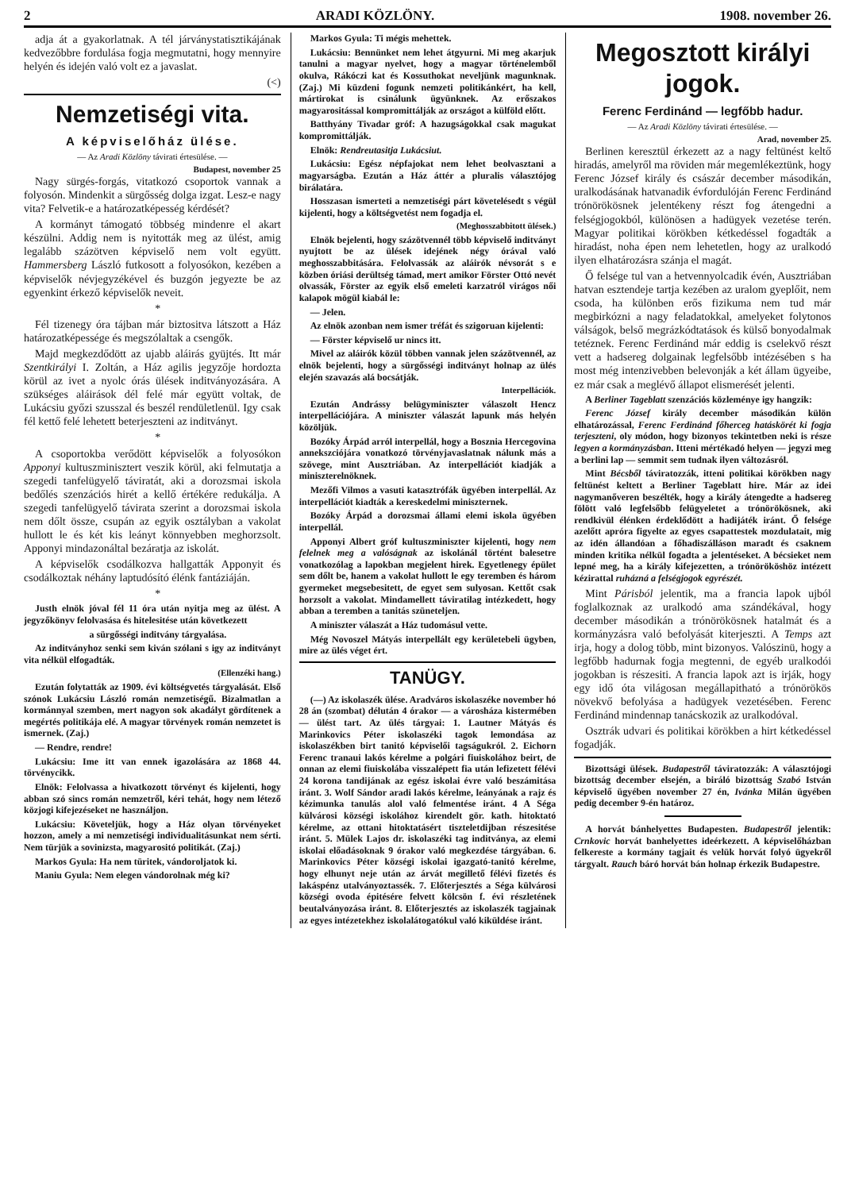2 ARADI KÖZLÖNY. 1908. november 26.
adja át a gyakorlatnak. A tél járványstatisztikájának kedvezőbbre fordulása fogja megmutatni, hogy mennyire helyén és idején való volt ez a javaslat.
(<)
Nemzetiségi vita.
A képviselőház ülése.
— Az Aradi Közlöny távirati értesülése. —
Budapest, november 25
Nagy sürgés-forgás, vitatkozó csoportok vannak a folyosón. Mindenkit a sürgősség dolga izgat. Lesz-e nagy vita? Felvetik-e a határozatképesség kérdését?
A kormányt támogató többség mindenre el akart készülni. Addig nem is nyitották meg az ülést, amig legalább százötven képviselő nem volt együtt. Hammersberg László futkosott a folyosókon, kezében a képviselők névjegyzékével és buzgón jegyezte be az egyenkint érkező képviselők neveit.
*
Fél tizenegy óra tájban már biztositva látszott a Ház határozatképessége és megszólaltak a csengők.
Majd megkezdődött az ujabb aláirás gyüjtés. Itt már Szentkirályi I. Zoltán, a Ház agilis jegyzője hordozta körül az ivet a nyolc órás ülések inditványozására. A szükséges aláirások dél felé már együtt voltak, de Lukácsiu győzi szusszal és beszél rendületlenül. Igy csak fél kettő felé lehetett beterjeszteni az inditványt.
*
A csoportokba verődött képviselők a folyosókon Apponyi kultuszminisztert veszik körül, aki felmutatja a szegedi tanfelügyelő táviratát, aki a dorozsmai iskola bedőlés szenzációs hirét a kellő értékére redukálja. A szegedi tanfelügyelő távirata szerint a dorozsmai iskola nem dőlt össze, csupán az egyik osztályban a vakolat hullott le és két kis leányt könnyebben meghorzsolt. Apponyi mindazonáltal bezáratja az iskolát.
A képviselők csodálkozva hallgatták Apponyit és csodálkoztak néhány laptudósító élénk fantáziáján.
*
Justh elnök jóval fél 11 óra után nyitja meg az ülést. A jegyzőkönyv felolvasása és hitelesitése után következett
a sürgősségi inditvány tárgyalása.
Az inditványhoz senki sem kiván szólani s igy az inditványt vita nélkül elfogadták.
(Ellenzéki hang.)
Ezután folytatták az 1909. évi költségvetés tárgyalását. Első szónok Lukácsiu László román nemzetiségű. Bizalmatlan a kormánnyal szemben, mert nagyon sok akadályt gördítenek a megértés politikája elé. A magyar törvények román nemzetet is ismernek. (Zaj.)
— Rendre, rendre!
Lukácsiu: Ime itt van ennek igazolására az 1868 44. törvénycikk.
Elnök: Felolvassa a hivatkozott törvényt és kijelenti, hogy abban szó sincs román nemzetről, kéri tehát, hogy nem létező közjogi kifejezéseket ne használjon.
Lukácsiu: Követeljük, hogy a Ház olyan törvényeket hozzon, amely a mi nemzetiségi individualitásunkat nem sérti. Nem türjük a sovinizsta, magyarositó politikát. (Zaj.)
Markos Gyula: Ha nem türitek, vándoroljatok ki.
Maniu Gyula: Nem elegen vándorolnak még ki?
Markos Gyula: Ti mégis mehettek.
Lukácsiu: Bennünket nem lehet átgyurni. Mi meg akarjuk tanulni a magyar nyelvet, hogy a magyar történelemből okulva, Rákóczi kat és Kossuthokat neveljünk magunknak. (Zaj.) Mi küzdeni fogunk nemzeti politikánkért, ha kell, mártirokat is csinálunk ügyünknek. Az erőszakos magyarositással kompromittálják az országot a külföld előtt.
Batthyány Tivadar gróf: A hazugságokkal csak magukat kompromittálják.
Elnök: Rendreutasitja Lukácsiut.
Lukácsiu: Egész népfajokat nem lehet beolvasztani a magyarságba. Ezután a Ház áttér a pluralis választójog birálatára.
Hosszasan ismerteti a nemzetiségi párt követelésedt s végül kijelenti, hogy a költségvetést nem fogadja el.
(Meghosszabbitott ülések.)
Elnök bejelenti, hogy százötvennél több képviselő inditványt nyujtott be az ülések idejének négy órával való meghosszabbitására. Felolvassák az aláirók névsorát s e közben óriási derültség támad, mert amikor Förster Ottó nevét olvassák, Förster az egyik első emeleti karzatról virágos női kalapok mögül kiabál le:
— Jelen.
Az elnök azonban nem ismer tréfát és szigoruan kijelenti:
— Förster képviselő ur nincs itt.
Mivel az aláirók közül többen vannak jelen százötvennél, az elnök bejelenti, hogy a sürgősségi inditványt holnap az ülés elején szavazás alá bocsátják.
Interpellációk.
Ezután Andrássy belügyminiszter válaszolt Hencz interpellációjára. A miniszter válaszát lapunk más helyén közöljük.
Bozóky Árpád arról interpellál, hogy a Bosznia Hercegovina annekszciójára vonatkozó törvényjavaslatnak nálunk más a szövege, mint Ausztriában. Az interpellációt kiadják a miniszterelnöknek.
Mezőfi Vilmos a vasuti katasztrófák ügyében interpellál. Az interpellációt kiadták a kereskedelmi miniszternek.
Bozóky Árpád a dorozsmai állami elemi iskola ügyében interpellál.
Apponyi Albert gróf kultuszminiszter kijelenti, hogy nem felelnek meg a valóságnak az iskolánál történt balesetre vonatkozólag a lapokban megjelent hirek. Egyetlenegy épület sem dőlt be, hanem a vakolat hullott le egy teremben és három gyermeket megsebesitett, de egyet sem sulyosan. Kettőt csak horzsolt a vakolat. Mindamellett táviratilag intézkedett, hogy abban a teremben a tanitás szüneteljen.
A miniszter válaszát a Ház tudomásul vette.
Még Novoszel Mátyás interpellált egy kerületebeli ügyben, mire az ülés véget ért.
TANÜGY.
(—) Az iskolaszék ülése. Aradváros iskolaszéke november hó 28 án (szombat) délután 4 órakor — a városháza kistermében — ülést tart. Az ülés tárgyai: 1. Lautner Mátyás és Marinkovics Péter iskolaszéki tagok lemondása az iskolaszékben birt tanitó képviselői tagságukról. 2. Eichorn Ferenc tranaui lakós kérelme a polgári fiuiskolához beirt, de onnan az elemi fiuiskolába visszalépett fia után lefizetett félévi 24 korona tandijának az egész iskolai évre való beszámitása iránt. 3. Wolf Sándor aradi lakós kérelme, leányának a rajz és kézimunka tanulás alol való felmentése iránt. 4 A Séga külvárosi községi iskolához kirendelt gör. kath. hitoktató kérelme, az ottani hitoktatásért tiszteletdijban részesitése iránt. 5. Mülek Lajos dr. iskolaszéki tag inditványa, az elemi iskolai előadásoknak 9 órakor való megkezdése tárgyában. 6. Marinkovics Péter községi iskolai igazgató-tanitó kérelme, hogy elhunyt neje után az árvát megillető félévi fizetés és lakáspénz utalványoztassék. 7. Előterjesztés a Séga külvárosi községi ovoda épitésére felvett kölcsön f. évi részletének beutalványozása iránt. 8. Előterjesztés az iskolaszék tagjainak az egyes intézetekhez iskolalátogatókul való kiküldése iránt.
Megosztott királyi jogok.
Ferenc Ferdinánd — legfőbb hadur.
— Az Aradi Közlöny távirati értesülése. —
Arad, november 25.
Berlinen keresztül érkezett az a nagy feltünést keltő hiradás, amelyről ma röviden már megemlékeztünk, hogy Ferenc József király és császár december másodikán, uralkodásának hatvanadik évfordulóján Ferenc Ferdinánd trónörökösnek jelentékeny részt fog átengedni a felségjogokból, különösen a hadügyek vezetése terén. Magyar politikai körökben kétkedéssel fogadták a hiradást, noha épen nem lehetetlen, hogy az uralkodó ilyen elhatározásra szánja el magát.
Ő felsége tul van a hetvennyolcadik évén, Ausztriában hatvan esztendeje tartja kezében az uralom gyeplőit, nem csoda, ha különben erős fizikuma nem tud már megbirkózni a nagy feladatokkal, amelyeket folytonos válságok, belső megrázkódtatások és külső bonyodalmak tetéznek. Ferenc Ferdinánd már eddig is cselekvő részt vett a hadsereg dolgainak legfelsőbb intézésében s ha most még intenzivebben belevonják a két állam ügyeibe, ez már csak a meglévő állapot elismerését jelenti.
A Berliner Tageblatt szenzációs közleménye igy hangzik:
Ferenc József király december másodikán külön elhatározással, Ferenc Ferdinánd főherceg hatáskörét ki fogja terjeszteni, oly módon, hogy bizonyos tekintetben neki is része legyen a kormányzásban. Itteni mértékadó helyen — jegyzi meg a berlini lap — semmit sem tudnak ilyen változásról.
Mint Bécsből táviratozzák, itteni politikai körökben nagy feltünést keltett a Berliner Tageblatt hire. Már az idei nagymanőveren beszélték, hogy a király átengedte a hadsereg fölött való legfelsőbb felügyeletet a trónörökösnek, aki rendkivül élénken érdeklődött a hadijáték iránt. Ő felsége azelőtt apróra figyelte az egyes csapattestek mozdulatait, mig az idén állandóan a főhadiszálláson maradt és csaknem minden kritika nélkül fogadta a jelentéseket. A bécsieket nem lepné meg, ha a király kifejezetten, a trónörököshöz intézett kézirattal ruházná a felségjogok egyrészét.
Mint Párisból jelentik, ma a francia lapok ujból foglalkoznak az uralkodó ama szándékával, hogy december másodikán a trónörökösnek hatalmát és a kormányzásra való befolyását kiterjeszti. A Temps azt irja, hogy a dolog több, mint bizonyos. Valószinü, hogy a legfőbb hadurnak fogja megtenni, de egyéb uralkodói jogokban is részesiti. A francia lapok azt is irják, hogy egy idő óta világosan megállapitható a trónörökös növekvő befolyása a hadügyek vezetésében. Ferenc Ferdinánd mindennap tanácskozik az uralkodóval.
Osztrák udvari és politikai körökben a hirt kétkedéssel fogadják.
Bizottsági ülések. Budapestről táviratozzák: A választójogi bizottság december elsején, a biráló bizottság Szabó István képviselő ügyében november 27 én, Ivánka Milán ügyében pedig december 9-én határoz.
A horvát bánhelyettes Budapesten. Budapestről jelentik: Crnkovic horvát banhelyettes ideérkezett. A képviselőházban felkereste a kormány tagjait és velük horvát folyó ügyekről tárgyalt. Rauch báró horvát bán holnap érkezik Budapestre.